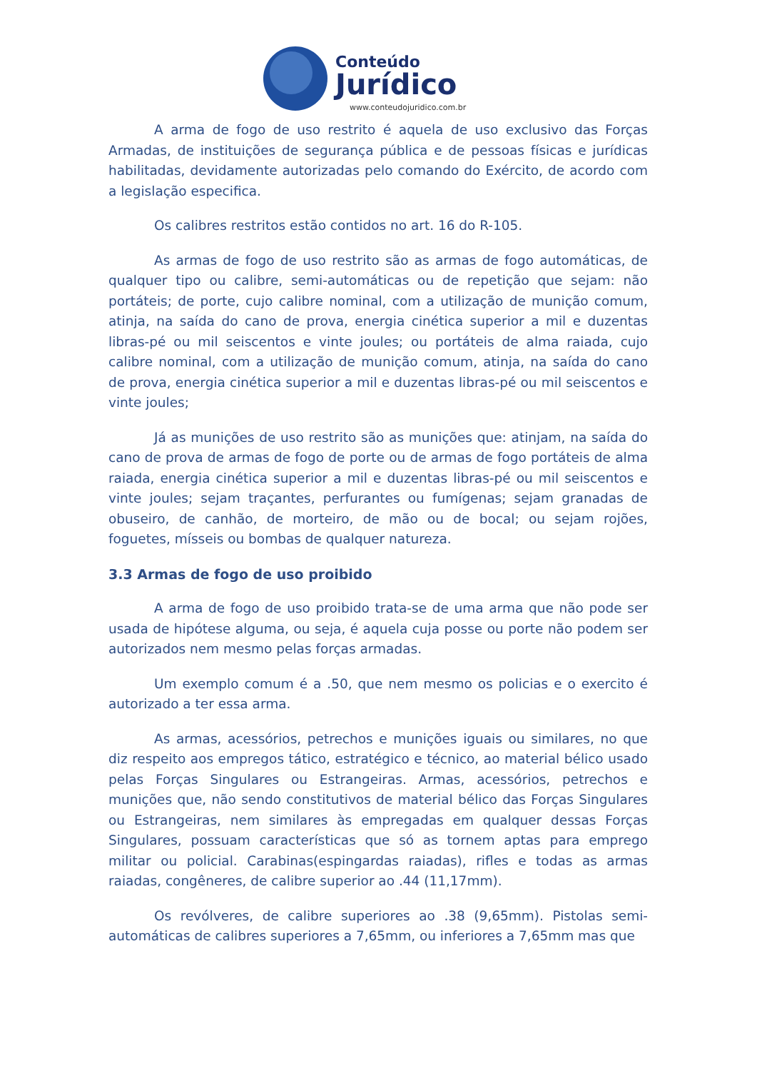Conteúdo
Jurídico
www.conteudojuridico.com.br
A arma de fogo de uso restrito é aquela de uso exclusivo das Forças Armadas, de instituições de segurança pública e de pessoas físicas e jurídicas habilitadas, devidamente autorizadas pelo comando do Exército, de acordo com a legislação especifica.
Os calibres restritos estão contidos no art. 16 do R-105.
As armas de fogo de uso restrito são as armas de fogo automáticas, de qualquer tipo ou calibre, semi-automáticas ou de repetição que sejam: não portáteis; de porte, cujo calibre nominal, com a utilização de munição comum, atinja, na saída do cano de prova, energia cinética superior a mil e duzentas libras-pé ou mil seiscentos e vinte joules; ou portáteis de alma raiada, cujo calibre nominal, com a utilização de munição comum, atinja, na saída do cano de prova, energia cinética superior a mil e duzentas libras-pé ou mil seiscentos e vinte joules;
Já as munições de uso restrito são as munições que: atinjam, na saída do cano de prova de armas de fogo de porte ou de armas de fogo portáteis de alma raiada, energia cinética superior a mil e duzentas libras-pé ou mil seiscentos e vinte joules; sejam traçantes, perfurantes ou fumígenas; sejam granadas de obuseiro, de canhão, de morteiro, de mão ou de bocal; ou sejam rojões, foguetes, mísseis ou bombas de qualquer natureza.
3.3 Armas de fogo de uso proibido
A arma de fogo de uso proibido trata-se de uma arma que não pode ser usada de hipótese alguma, ou seja, é aquela cuja posse ou porte não podem ser autorizados nem mesmo pelas forças armadas.
Um exemplo comum é a .50, que nem mesmo os policias e o exercito é autorizado a ter essa arma.
As armas, acessórios, petrechos e munições iguais ou similares, no que diz respeito aos empregos tático, estratégico e técnico, ao material bélico usado pelas Forças Singulares ou Estrangeiras. Armas, acessórios, petrechos e munições que, não sendo constitutivos de material bélico das Forças Singulares ou Estrangeiras, nem similares às empregadas em qualquer dessas Forças Singulares, possuam características que só as tornem aptas para emprego militar ou policial. Carabinas(espingardas raiadas), rifles e todas as armas raiadas, congêneres, de calibre superior ao .44 (11,17mm).
Os revólveres, de calibre superiores ao .38 (9,65mm). Pistolas semi-automáticas de calibres superiores a 7,65mm, ou inferiores a 7,65mm mas que